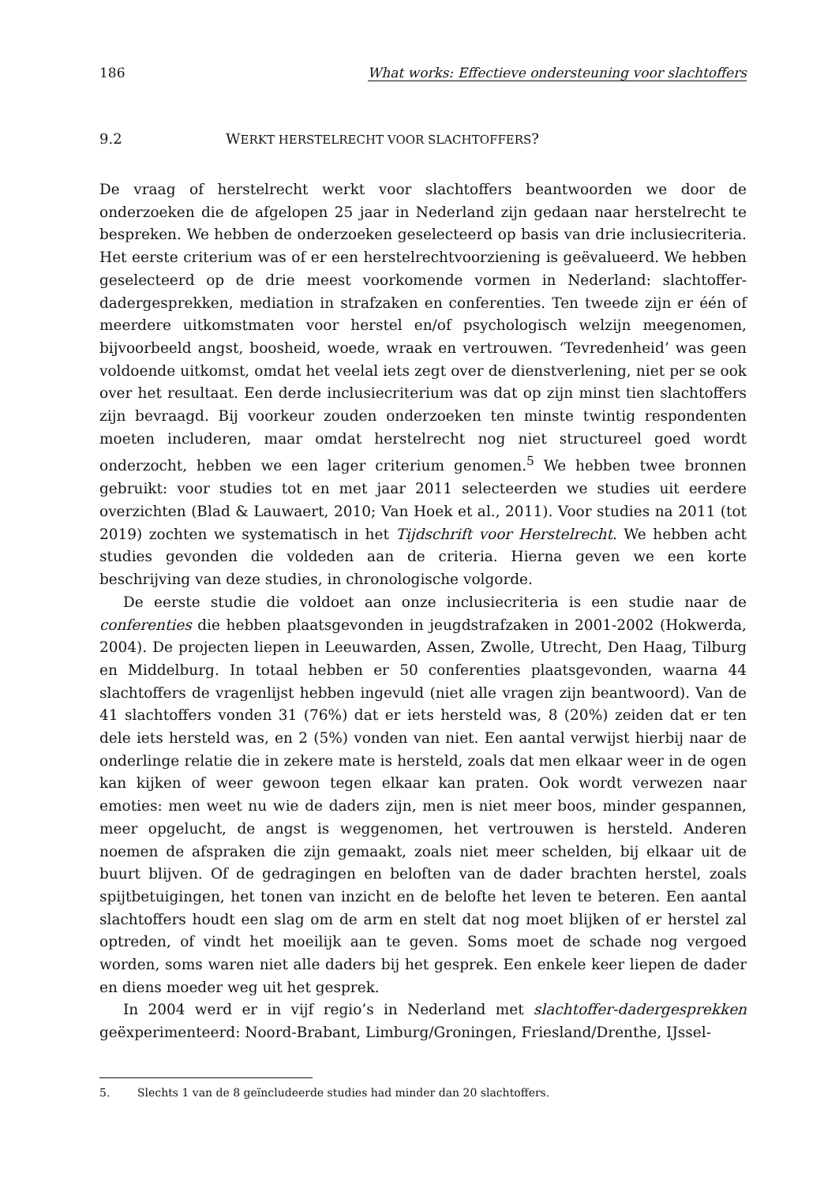186 What works: Effectieve ondersteuning voor slachtoffers
9.2 WERKT HERSTELRECHT VOOR SLACHTOFFERS?
De vraag of herstelrecht werkt voor slachtoffers beantwoorden we door de onderzoeken die de afgelopen 25 jaar in Nederland zijn gedaan naar herstelrecht te bespreken. We hebben de onderzoeken geselecteerd op basis van drie inclusiecriteria. Het eerste criterium was of er een herstelrechtvoorziening is geëvalueerd. We hebben geselecteerd op de drie meest voorkomende vormen in Nederland: slachtoffer-dadergesprekken, mediation in strafzaken en conferenties. Ten tweede zijn er één of meerdere uitkomstmaten voor herstel en/of psychologisch welzijn meegenomen, bijvoorbeeld angst, boosheid, woede, wraak en vertrouwen. ‘Tevredenheid’ was geen voldoende uitkomst, omdat het veelal iets zegt over de dienstverlening, niet per se ook over het resultaat. Een derde inclusiecriterium was dat op zijn minst tien slachtoffers zijn bevraagd. Bij voorkeur zouden onderzoeken ten minste twintig respondenten moeten includeren, maar omdat herstelrecht nog niet structureel goed wordt onderzocht, hebben we een lager criterium genomen.<sup>5</sup> We hebben twee bronnen gebruikt: voor studies tot en met jaar 2011 selecteerden we studies uit eerdere overzichten (Blad & Lauwaert, 2010; Van Hoek et al., 2011). Voor studies na 2011 (tot 2019) zochten we systematisch in het Tijdschrift voor Herstelrecht. We hebben acht studies gevonden die voldeden aan de criteria. Hierna geven we een korte beschrijving van deze studies, in chronologische volgorde.
De eerste studie die voldoet aan onze inclusiecriteria is een studie naar de conferenties die hebben plaatsgevonden in jeugdstrafzaken in 2001-2002 (Hokwerda, 2004). De projecten liepen in Leeuwarden, Assen, Zwolle, Utrecht, Den Haag, Tilburg en Middelburg. In totaal hebben er 50 conferenties plaatsgevonden, waarna 44 slachtoffers de vragenlijst hebben ingevuld (niet alle vragen zijn beantwoord). Van de 41 slachtoffers vonden 31 (76%) dat er iets hersteld was, 8 (20%) zeiden dat er ten dele iets hersteld was, en 2 (5%) vonden van niet. Een aantal verwijst hierbij naar de onderlinge relatie die in zekere mate is hersteld, zoals dat men elkaar weer in de ogen kan kijken of weer gewoon tegen elkaar kan praten. Ook wordt verwezen naar emoties: men weet nu wie de daders zijn, men is niet meer boos, minder gespannen, meer opgelucht, de angst is weggenomen, het vertrouwen is hersteld. Anderen noemen de afspraken die zijn gemaakt, zoals niet meer schelden, bij elkaar uit de buurt blijven. Of de gedragingen en beloften van de dader brachten herstel, zoals spijtbetuigingen, het tonen van inzicht en de belofte het leven te beteren. Een aantal slachtoffers houdt een slag om de arm en stelt dat nog moet blijken of er herstel zal optreden, of vindt het moeilijk aan te geven. Soms moet de schade nog vergoed worden, soms waren niet alle daders bij het gesprek. Een enkele keer liepen de dader en diens moeder weg uit het gesprek.
In 2004 werd er in vijf regio’s in Nederland met slachtoffer-dadergesprekken geëxperimenteerd: Noord-Brabant, Limburg/Groningen, Friesland/Drenthe, IJssel-
5. Slechts 1 van de 8 geïncludeerde studies had minder dan 20 slachtoffers.